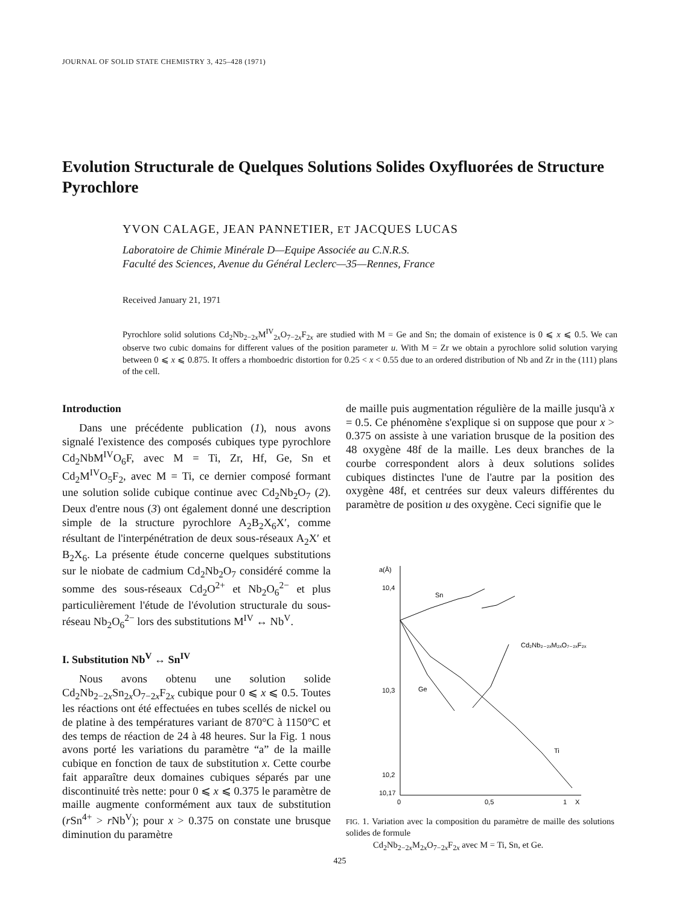JOURNAL OF SOLID STATE CHEMISTRY 3, 425–428 (1971)
Evolution Structurale de Quelques Solutions Solides Oxyfluorées de Structure Pyrochlore
YVON CALAGE, JEAN PANNETIER, ET JACQUES LUCAS
Laboratoire de Chimie Minérale D—Equipe Associée au C.N.R.S.
Faculté des Sciences, Avenue du Général Leclerc—35—Rennes, France
Received January 21, 1971
Pyrochlore solid solutions Cd<sub>2</sub>Nb<sub>2−2x</sub>M<sup>IV</sup><sub>2x</sub>O<sub>7−2x</sub>F<sub>2x</sub> are studied with M = Ge and Sn; the domain of existence is 0 ⩽ x ⩽ 0.5. We can observe two cubic domains for different values of the position parameter u. With M = Zr we obtain a pyrochlore solid solution varying between 0 ⩽ x ⩽ 0.875. It offers a rhomboedric distortion for 0.25 < x < 0.55 due to an ordered distribution of Nb and Zr in the (111) plans of the cell.
Introduction
Dans une précédente publication (1), nous avons signalé l'existence des composés cubiques type pyrochlore Cd<sub>2</sub>NbM<sup>IV</sup>O<sub>6</sub>F, avec M = Ti, Zr, Hf, Ge, Sn et Cd<sub>2</sub>M<sup>IV</sup>O<sub>5</sub>F<sub>2</sub>, avec M = Ti, ce dernier composé formant une solution solide cubique continue avec Cd<sub>2</sub>Nb<sub>2</sub>O<sub>7</sub> (2). Deux d'entre nous (3) ont également donné une description simple de la structure pyrochlore A<sub>2</sub>B<sub>2</sub>X<sub>6</sub>X′, comme résultant de l'interpénétration de deux sous-réseaux A<sub>2</sub>X′ et B<sub>2</sub>X<sub>6</sub>. La présente étude concerne quelques substitutions sur le niobate de cadmium Cd<sub>2</sub>Nb<sub>2</sub>O<sub>7</sub> considéré comme la somme des sous-réseaux Cd<sub>2</sub>O<sup>2+</sup> et Nb<sub>2</sub>O<sub>6</sub><sup>2−</sup> et plus particulièrement l'étude de l'évolution structurale du sous-réseau Nb<sub>2</sub>O<sub>6</sub><sup>2−</sup> lors des substitutions M<sup>IV</sup> ↔ Nb<sup>V</sup>.
I. Substitution Nb<sup>V</sup> ↔ Sn<sup>IV</sup>
Nous avons obtenu une solution solide Cd<sub>2</sub>Nb<sub>2−2x</sub>Sn<sub>2x</sub>O<sub>7−2x</sub>F<sub>2x</sub> cubique pour 0 ⩽ x ⩽ 0.5. Toutes les réactions ont été effectuées en tubes scellés de nickel ou de platine à des températures variant de 870°C à 1150°C et des temps de réaction de 24 à 48 heures. Sur la Fig. 1 nous avons porté les variations du paramètre “a” de la maille cubique en fonction de taux de substitution x. Cette courbe fait apparaître deux domaines cubiques séparés par une discontinuité très nette: pour 0 ⩽ x ⩽ 0.375 le paramètre de maille augmente conformément aux taux de substitution (r Sn<sup>4+</sup> > r Nb<sup>V</sup>); pour x > 0.375 on constate une brusque diminution du paramètre
de maille puis augmentation régulière de la maille jusqu'à x = 0.5. Ce phénomène s'explique si on suppose que pour x > 0.375 on assiste à une variation brusque de la position des 48 oxygène 48f de la maille. Les deux branches de la courbe correspondent alors à deux solutions solides cubiques distinctes l'une de l'autre par la position des oxygène 48f, et centrées sur deux valeurs différentes du paramètre de position u des oxygène. Ceci signifie que le
a(Å)
10,4
10,3
10,2
10,17
0
0,5
1
X
Sn
Ge
Ti
Cd₂Nb₂₋₂ₓM₂ₓO₇₋₂ₓF₂ₓ
FIG. 1. Variation avec la composition du paramètre de maille des solutions solides de formule
Cd<sub>2</sub>Nb<sub>2−2x</sub>M<sub>2x</sub>O<sub>7−2x</sub>F<sub>2x</sub> avec M = Ti, Sn, et Ge.
425